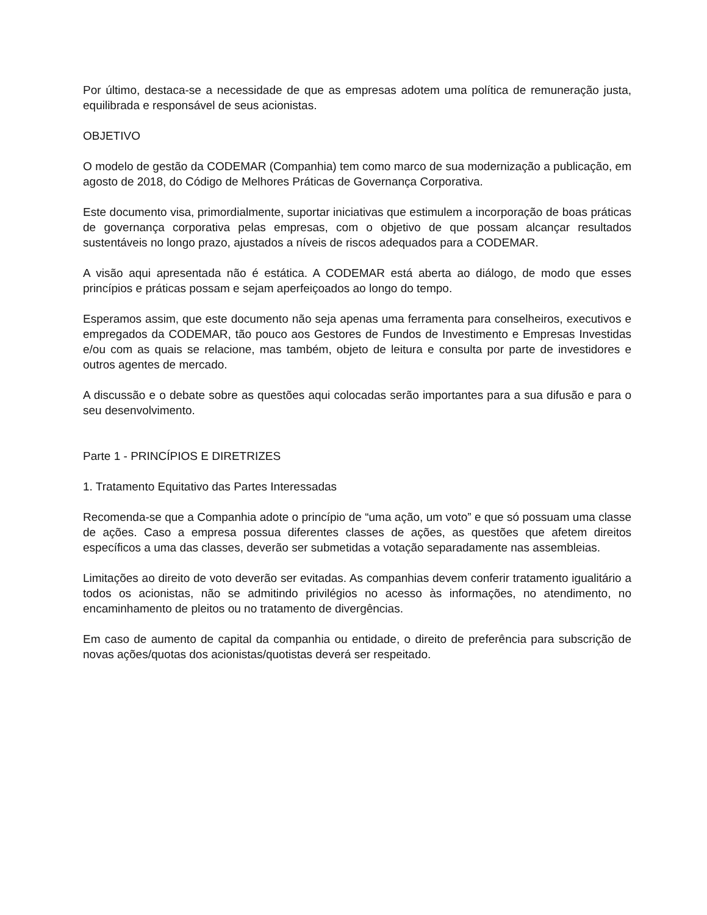Por último, destaca-se a necessidade de que as empresas adotem uma política de remuneração justa, equilibrada e responsável de seus acionistas.
OBJETIVO
O modelo de gestão da CODEMAR (Companhia) tem como marco de sua modernização a publicação, em agosto de 2018, do Código de Melhores Práticas de Governança Corporativa.
Este documento visa, primordialmente, suportar iniciativas que estimulem a incorporação de boas práticas de governança corporativa pelas empresas, com o objetivo de que possam alcançar resultados sustentáveis no longo prazo, ajustados a níveis de riscos adequados para a CODEMAR.
A visão aqui apresentada não é estática. A CODEMAR está aberta ao diálogo, de modo que esses princípios e práticas possam e sejam aperfeiçoados ao longo do tempo.
Esperamos assim, que este documento não seja apenas uma ferramenta para conselheiros, executivos e empregados da CODEMAR, tão pouco aos Gestores de Fundos de Investimento e Empresas Investidas e/ou com as quais se relacione, mas também, objeto de leitura e consulta por parte de investidores e outros agentes de mercado.
A discussão e o debate sobre as questões aqui colocadas serão importantes para a sua difusão e para o seu desenvolvimento.
Parte 1 - PRINCÍPIOS E DIRETRIZES
1. Tratamento Equitativo das Partes Interessadas
Recomenda-se que a Companhia adote o princípio de “uma ação, um voto” e que só possuam uma classe de ações. Caso a empresa possua diferentes classes de ações, as questões que afetem direitos específicos a uma das classes, deverão ser submetidas a votação separadamente nas assembleias.
Limitações ao direito de voto deverão ser evitadas. As companhias devem conferir tratamento igualitário a todos os acionistas, não se admitindo privilégios no acesso às informações, no atendimento, no encaminhamento de pleitos ou no tratamento de divergências.
Em caso de aumento de capital da companhia ou entidade, o direito de preferência para subscrição de novas ações/quotas dos acionistas/quotistas deverá ser respeitado.